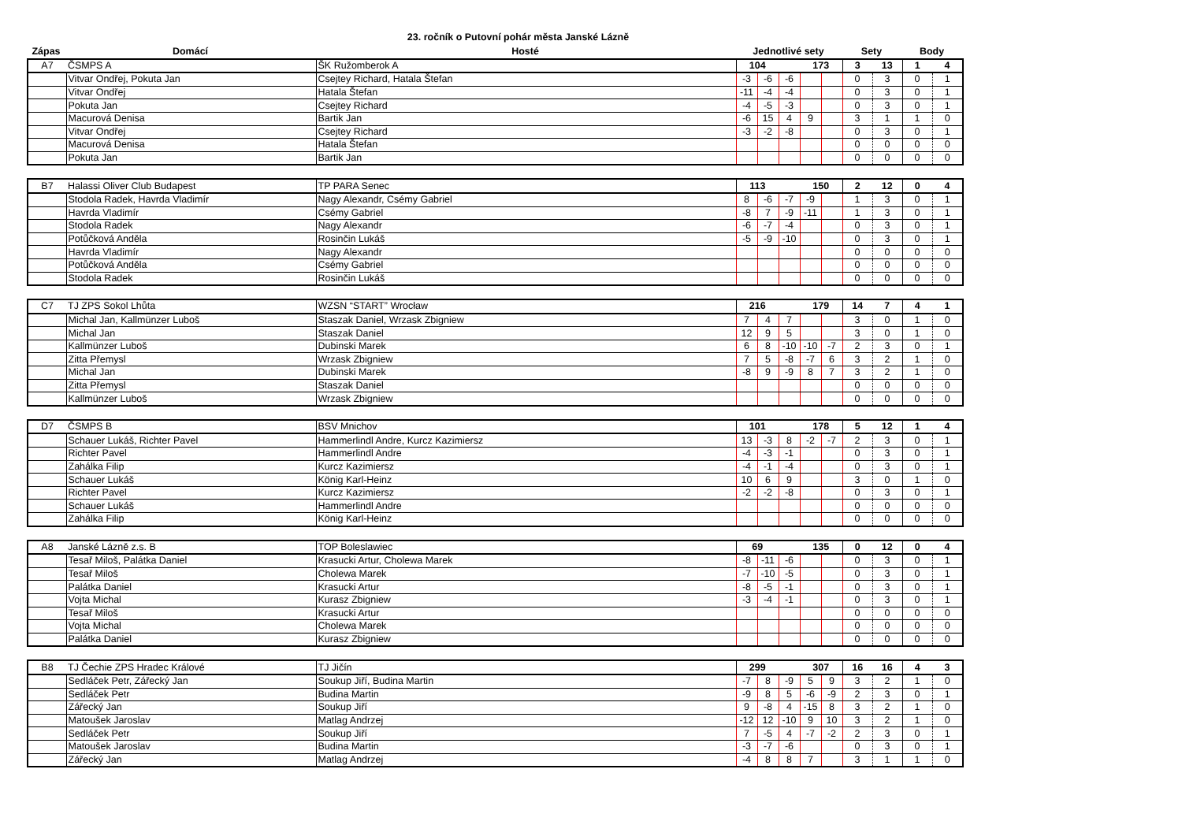23. ročník o Putovní pohár města Janské Lázně
| Zápas | Domácí | Hosté | Jednotlivé sety | Sety | Body |
| --- | --- | --- | --- | --- | --- |
| A7 | ČSMPS A | ŠK Ružomberok A | 104 | | | 173 | | 3 | 13 | 1 | 4 |
| | Vitvar Ondřej, Pokuta Jan | Csejtey Richard, Hatala Štefan | -3 | -6 | -6 | | | 0 | 3 | 0 | 1 |
| | Vitvar Ondřej | Hatala Štefan | -11 | -4 | -4 | | | 0 | 3 | 0 | 1 |
| | Pokuta Jan | Csejtey Richard | -4 | -5 | -3 | | | 0 | 3 | 0 | 1 |
| | Macurová Denisa | Bartik Jan | -6 | 15 | 4 | 9 | | 3 | 1 | 1 | 0 |
| | Vitvar Ondřej | Csejtey Richard | -3 | -2 | -8 | | | 0 | 3 | 0 | 1 |
| | Macurová Denisa | Hatala Štefan | | | | | | 0 | 0 | 0 | 0 |
| | Pokuta Jan | Bartik Jan | | | | | | 0 | 0 | 0 | 0 |
| B7 | Halassi Oliver Club Budapest | TP PARA Senec | 113 | | | 150 | | 2 | 12 | 0 | 4 |
| | Stodola Radek, Havrda Vladimír | Nagy Alexandr, Csémy Gabriel | 8 | -6 | -7 | -9 | | 1 | 3 | 0 | 1 |
| | Havrda Vladimír | Csémy Gabriel | -8 | 7 | -9 | -11 | | 1 | 3 | 0 | 1 |
| | Stodola Radek | Nagy Alexandr | -6 | -7 | -4 | | | 0 | 3 | 0 | 1 |
| | Potůčková Anděla | Rosinčin Lukáš | -5 | -9 | -10 | | | 0 | 3 | 0 | 1 |
| | Havrda Vladimír | Nagy Alexandr | | | | | | 0 | 0 | 0 | 0 |
| | Potůčková Anděla | Csémy Gabriel | | | | | | 0 | 0 | 0 | 0 |
| | Stodola Radek | Rosinčin Lukáš | | | | | | 0 | 0 | 0 | 0 |
| C7 | TJ ZPS Sokol Lhůta | WZSN “START” Wrocław | 216 | | | 179 | | 14 | 7 | 4 | 1 |
| | Michal Jan, Kallmünzer Luboš | Staszak Daniel, Wrzask Zbigniew | 7 | 4 | 7 | | | 3 | 0 | 1 | 0 |
| | Michal Jan | Staszak Daniel | 12 | 9 | 5 | | | 3 | 0 | 1 | 0 |
| | Kallmünzer Luboš | Dubinski Marek | 6 | 8 | -10 | -10 | -7 | 2 | 3 | 0 | 1 |
| | Zitta Přemysl | Wrzask Zbigniew | 7 | 5 | -8 | -7 | 6 | 3 | 2 | 1 | 0 |
| | Michal Jan | Dubinski Marek | -8 | 9 | -9 | 8 | 7 | 3 | 2 | 1 | 0 |
| | Zitta Přemysl | Staszak Daniel | | | | | | 0 | 0 | 0 | 0 |
| | Kallmünzer Luboš | Wrzask Zbigniew | | | | | | 0 | 0 | 0 | 0 |
| D7 | ČSMPS B | BSV Mnichov | 101 | | | 178 | | 5 | 12 | 1 | 4 |
| | Schauer Lukáš, Richter Pavel | Hammerlindl Andre, Kurcz Kazimiersz | 13 | -3 | 8 | -2 | -7 | 2 | 3 | 0 | 1 |
| | Richter Pavel | Hammerlindl Andre | -4 | -3 | -1 | | | 0 | 3 | 0 | 1 |
| | Zahálka Filip | Kurcz Kazimiersz | -4 | -1 | -4 | | | 0 | 3 | 0 | 1 |
| | Schauer Lukáš | König Karl-Heinz | 10 | 6 | 9 | | | 3 | 0 | 1 | 0 |
| | Richter Pavel | Kurcz Kazimiersz | -2 | -2 | -8 | | | 0 | 3 | 0 | 1 |
| | Schauer Lukáš | Hammerlindl Andre | | | | | | 0 | 0 | 0 | 0 |
| | Zahálka Filip | König Karl-Heinz | | | | | | 0 | 0 | 0 | 0 |
| A8 | Janské Lázně z.s. B | TOP Boleslawiec | 69 | | | 135 | | 0 | 12 | 0 | 4 |
| | Tesař Miloš, Palátka Daniel | Krasucki Artur, Cholewa Marek | -8 | -11 | -6 | | | 0 | 3 | 0 | 1 |
| | Tesař Miloš | Cholewa Marek | -7 | -10 | -5 | | | 0 | 3 | 0 | 1 |
| | Palátka Daniel | Krasucki Artur | -8 | -5 | -1 | | | 0 | 3 | 0 | 1 |
| | Vojta Michal | Kurasz Zbigniew | -3 | -4 | -1 | | | 0 | 3 | 0 | 1 |
| | Tesař Miloš | Krasucki Artur | | | | | | 0 | 0 | 0 | 0 |
| | Vojta Michal | Cholewa Marek | | | | | | 0 | 0 | 0 | 0 |
| | Palátka Daniel | Kurasz Zbigniew | | | | | | 0 | 0 | 0 | 0 |
| B8 | TJ Čechie ZPS Hradec Králové | TJ Jičín | 299 | | | 307 | | 16 | 16 | 4 | 3 |
| | Sedláček Petr, Zářecký Jan | Soukup Jiří, Budina Martin | -7 | 8 | -9 | 5 | 9 | 3 | 2 | 1 | 0 |
| | Sedláček Petr | Budina Martin | -9 | 8 | 5 | -6 | -9 | 2 | 3 | 0 | 1 |
| | Zářecký Jan | Soukup Jiří | 9 | -8 | 4 | -15 | 8 | 3 | 2 | 1 | 0 |
| | Matoušek Jaroslav | Matlag Andrzej | -12 | 12 | -10 | 9 | 10 | 3 | 2 | 1 | 0 |
| | Sedláček Petr | Soukup Jiří | 7 | -5 | 4 | -7 | -2 | 2 | 3 | 0 | 1 |
| | Matoušek Jaroslav | Budina Martin | -3 | -7 | -6 | | | 0 | 3 | 0 | 1 |
| | Zářecký Jan | Matlag Andrzej | -4 | 8 | 8 | 7 | | 3 | 1 | 1 | 0 |